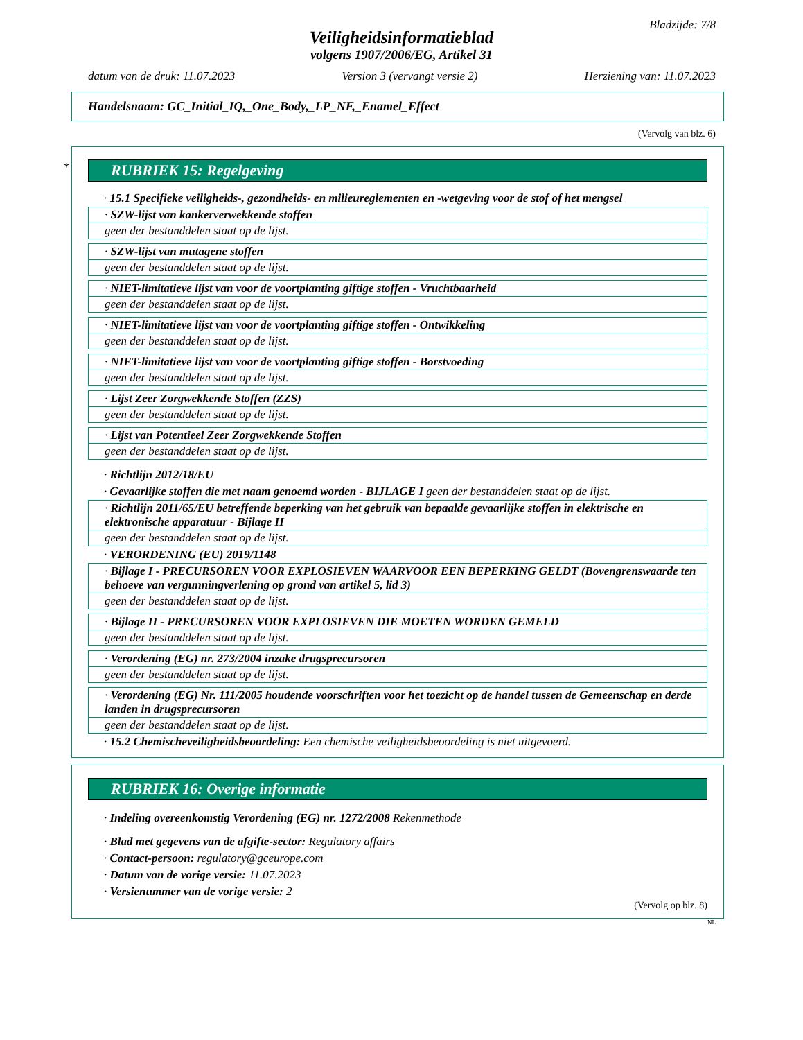Bladzijde: 7/8
Veiligheidsinformatieblad
volgens 1907/2006/EG, Artikel 31
datum van de druk: 11.07.2023 Version 3 (vervangt versie 2) Herziening van: 11.07.2023
Handelsnaam: GC_Initial_IQ,_One_Body,_LP_NF,_Enamel_Effect
(Vervolg van blz. 6)
*
RUBRIEK 15: Regelgeving
· 15.1 Specifieke veiligheids-, gezondheids- en milieureglementen en -wetgeving voor de stof of het mengsel
· SZW-lijst van kankerverwekkende stoffen
geen der bestanddelen staat op de lijst.
· SZW-lijst van mutagene stoffen
geen der bestanddelen staat op de lijst.
· NIET-limitatieve lijst van voor de voortplanting giftige stoffen - Vruchtbaarheid
geen der bestanddelen staat op de lijst.
· NIET-limitatieve lijst van voor de voortplanting giftige stoffen - Ontwikkeling
geen der bestanddelen staat op de lijst.
· NIET-limitatieve lijst van voor de voortplanting giftige stoffen - Borstvoeding
geen der bestanddelen staat op de lijst.
· Lijst Zeer Zorgwekkende Stoffen (ZZS)
geen der bestanddelen staat op de lijst.
· Lijst van Potentieel Zeer Zorgwekkende Stoffen
geen der bestanddelen staat op de lijst.
· Richtlijn 2012/18/EU
· Gevaarlijke stoffen die met naam genoemd worden - BIJLAGE I geen der bestanddelen staat op de lijst.
· Richtlijn 2011/65/EU betreffende beperking van het gebruik van bepaalde gevaarlijke stoffen in elektrische en elektronische apparatuur - Bijlage II
geen der bestanddelen staat op de lijst.
· VERORDENING (EU) 2019/1148
· Bijlage I - PRECURSOREN VOOR EXPLOSIEVEN WAARVOOR EEN BEPERKING GELDT (Bovengrenswaarde ten behoeve van vergunningverlening op grond van artikel 5, lid 3)
geen der bestanddelen staat op de lijst.
· Bijlage II - PRECURSOREN VOOR EXPLOSIEVEN DIE MOETEN WORDEN GEMELD
geen der bestanddelen staat op de lijst.
· Verordening (EG) nr. 273/2004 inzake drugsprecursoren
geen der bestanddelen staat op de lijst.
· Verordening (EG) Nr. 111/2005 houdende voorschriften voor het toezicht op de handel tussen de Gemeenschap en derde landen in drugsprecursoren
geen der bestanddelen staat op de lijst.
· 15.2 Chemischeveiligheidsbeoordeling: Een chemische veiligheidsbeoordeling is niet uitgevoerd.
RUBRIEK 16: Overige informatie
· Indeling overeenkomstig Verordening (EG) nr. 1272/2008 Rekenmethode
· Blad met gegevens van de afgifte-sector: Regulatory affairs
· Contact-persoon: regulatory@gceurope.com
· Datum van de vorige versie: 11.07.2023
· Versienummer van de vorige versie: 2
(Vervolg op blz. 8)
NL